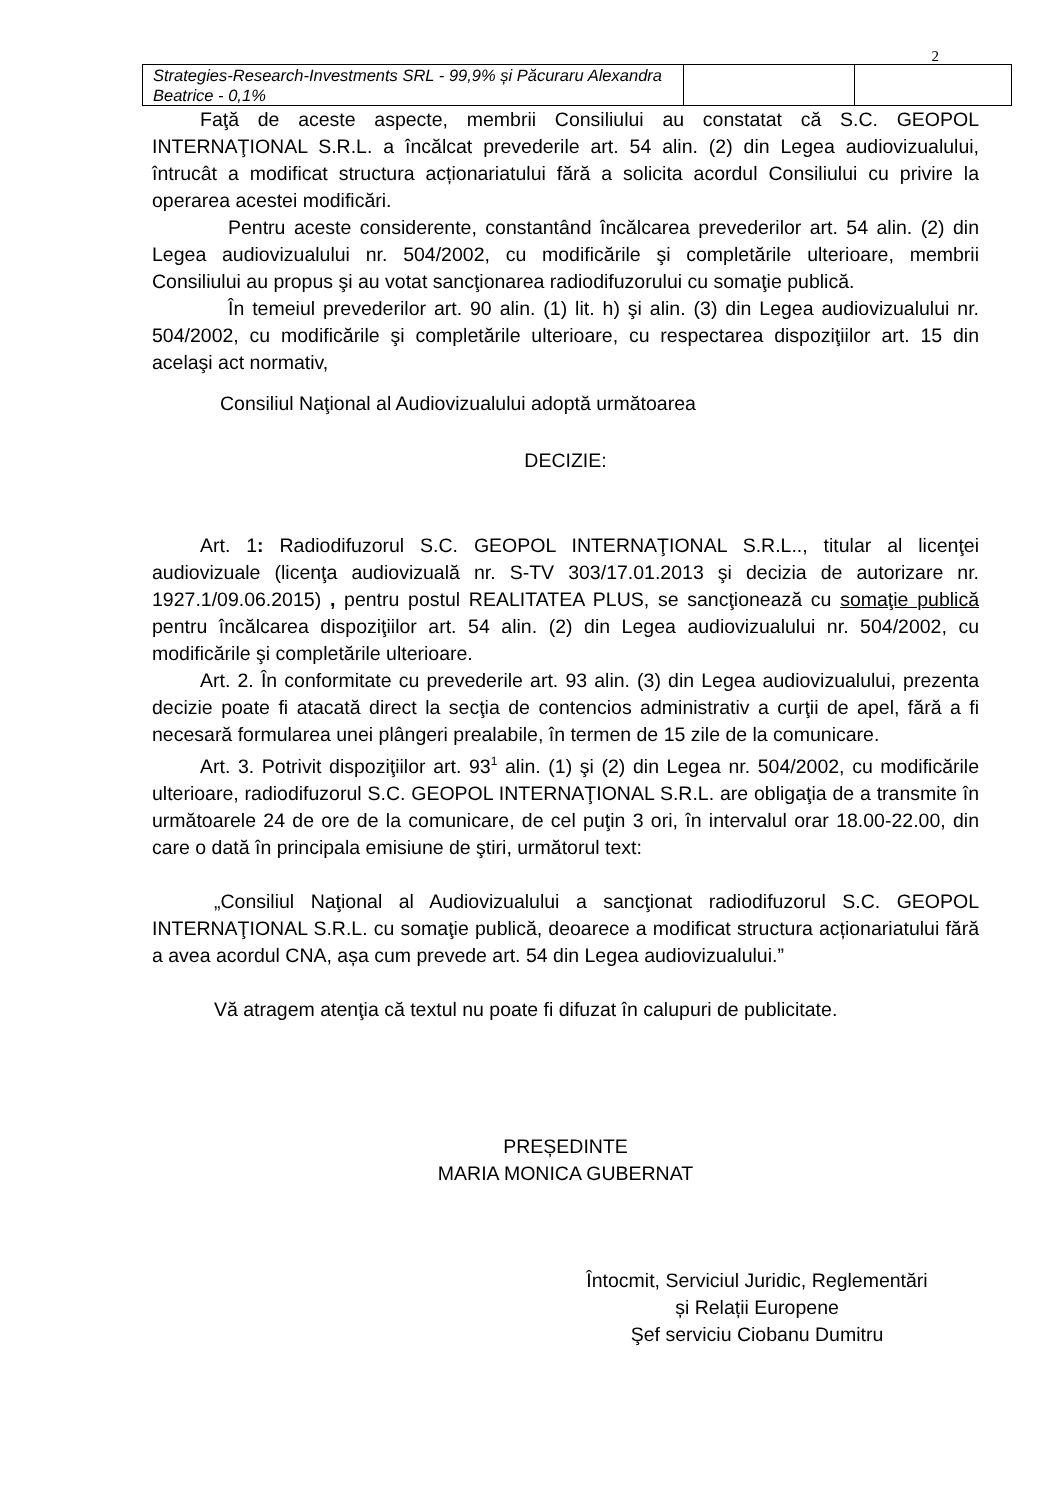2
| Strategies-Research-Investments SRL - 99,9% și Păcuraru Alexandra Beatrice - 0,1% | | |
Faţă de aceste aspecte, membrii Consiliului au constatat că S.C. GEOPOL INTERNAŢIONAL S.R.L. a încălcat prevederile art. 54 alin. (2) din Legea audiovizualului, întrucât a modificat structura acționariatului fără a solicita acordul Consiliului cu privire la operarea acestei modificări.
Pentru aceste considerente, constantând încălcarea prevederilor art. 54 alin. (2) din Legea audiovizualului nr. 504/2002, cu modificările şi completările ulterioare, membrii Consiliului au propus şi au votat sancţionarea radiodifuzorului cu somaţie publică.
În temeiul prevederilor art. 90 alin. (1) lit. h) şi alin. (3) din Legea audiovizualului nr. 504/2002, cu modificările şi completările ulterioare, cu respectarea dispoziţiilor art. 15 din acelaşi act normativ,
Consiliul Naţional al Audiovizualului adoptă următoarea
DECIZIE:
Art. 1: Radiodifuzorul S.C. GEOPOL INTERNAŢIONAL S.R.L.., titular al licenţei audiovizuale (licenţa audiovizuală nr. S-TV 303/17.01.2013 şi decizia de autorizare nr. 1927.1/09.06.2015) , pentru postul REALITATEA PLUS, se sancţionează cu somaţie publică pentru încălcarea dispoziţiilor art. 54 alin. (2) din Legea audiovizualului nr. 504/2002, cu modificările şi completările ulterioare.
Art. 2. În conformitate cu prevederile art. 93 alin. (3) din Legea audiovizualului, prezenta decizie poate fi atacată direct la secţia de contencios administrativ a curţii de apel, fără a fi necesară formularea unei plângeri prealabile, în termen de 15 zile de la comunicare.
Art. 3. Potrivit dispoziţiilor art. 93<sup>1</sup> alin. (1) şi (2) din Legea nr. 504/2002, cu modificările ulterioare, radiodifuzorul S.C. GEOPOL INTERNAŢIONAL S.R.L. are obligaţia de a transmite în următoarele 24 de ore de la comunicare, de cel puţin 3 ori, în intervalul orar 18.00-22.00, din care o dată în principala emisiune de ştiri, următorul text:
„Consiliul Naţional al Audiovizualului a sancţionat radiodifuzorul S.C. GEOPOL INTERNAŢIONAL S.R.L. cu somaţie publică, deoarece a modificat structura acționariatului fără a avea acordul CNA, așa cum prevede art. 54 din Legea audiovizualului.”
Vă atragem atenţia că textul nu poate fi difuzat în calupuri de publicitate.
PREȘEDINTE
MARIA MONICA GUBERNAT
Întocmit, Serviciul Juridic, Reglementări
și Relații Europene
Şef serviciu Ciobanu Dumitru